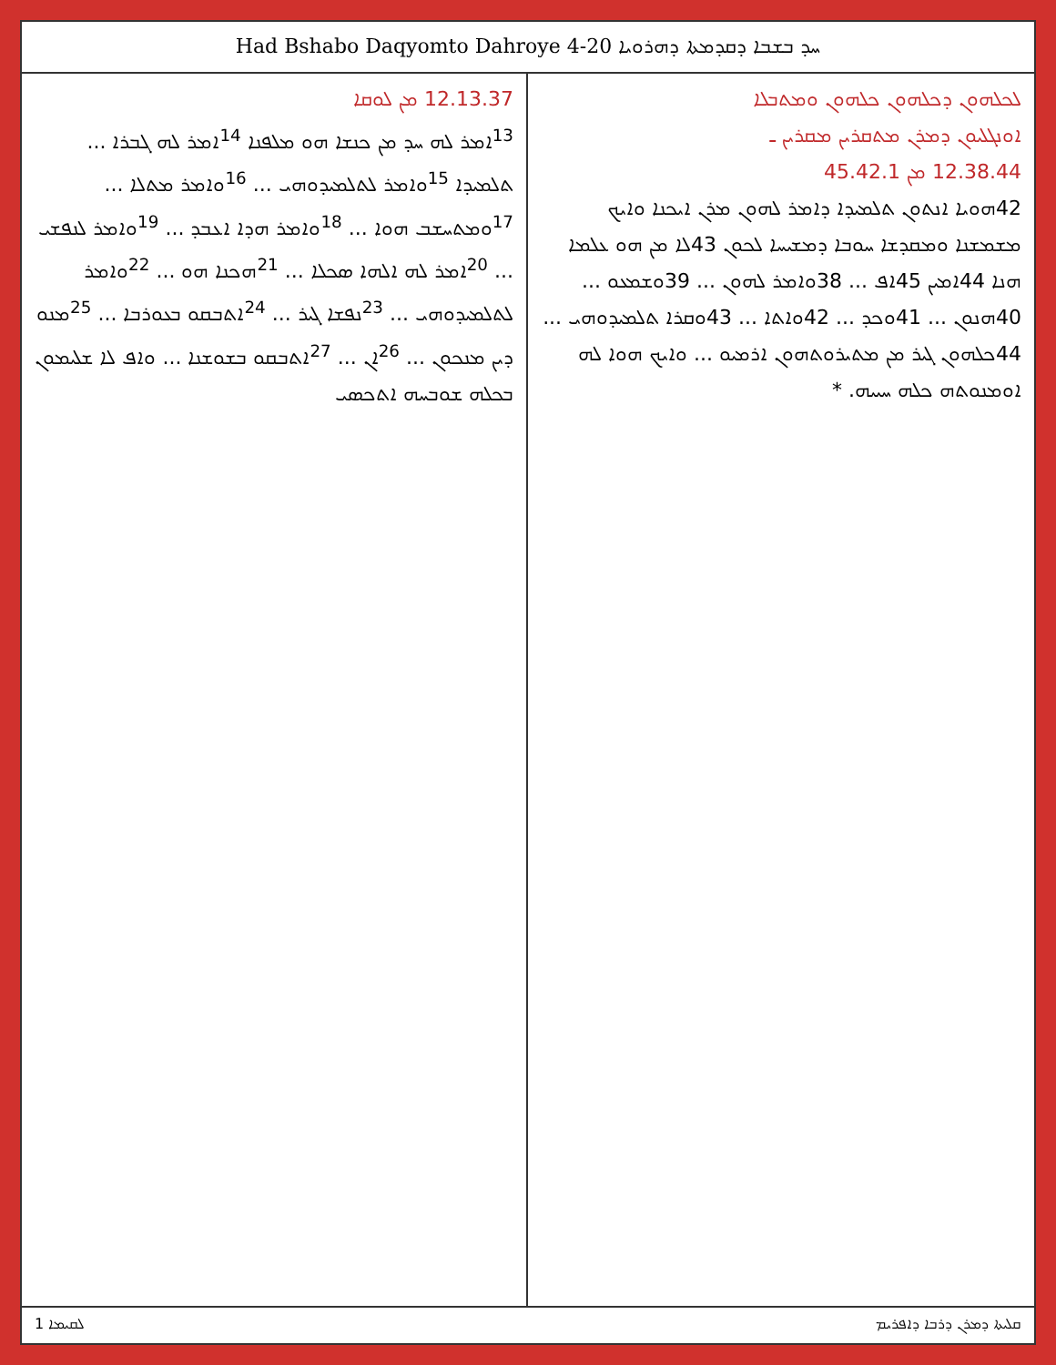Had Bshabo Daqyomto Dahroye 4-20 ܚܕ ܒܫܒܐ ܕܩܕܡܬܐ ܕܗܪܘܝܐ
ܠܟܠܗܘܢ ܕܟܠܗܘܢ ܟܠܗܘܢ ܘܡܬܒܠܐ
ܐܘܢܓܠܝܘܢ ܕܡܪܢ ܡܬܩܪܝܢ ܡܩܪܝܢ ـ
12.38.44 ܡܢ 45.42.1
42ܗܘܝܐ ܐܢܬܘܢ ܬܠܡܝܕܐ ܕܐܡܪ ܠܗܘܢ ܡܪܢ ܐܝܟܢܐ ܘܐܝܟ ܡܫܡܫܢܐ ܘܡܩܕܫܐ ܚܘܒܐ ܕܡܫܝܚܐ ܠܟܘܢ 43ܠܐ ܡܢ ܗܘ ܥܠܡܐ ܗܢܐ 44ܐܡܝܢ 45ܐܦ ... 38ܘܐܡܪ ܠܗܘܢ ... 39ܘܫܡܥܘ ... 40ܗܢܘܢ ... 41ܘܟܕ ... 42ܘܐܬܐ ... 43ܘܩܪܐ ܬܠܡܝܕܘܗܝ ... 44ܟܠܗܘܢ ܓܝܪ ܡܢ ܡܬܝܪܘܬܗܘܢ ܐܪܡܝܘ ... ܘܐܝܟ ܗܘܐ ܠܗ ܐܘܡܢܘܬܗ ܟܠܗ ܚܝܝܗ. *
12.13.37 ܡܢ ܠܘܩܐ
<sup>13</sup> ܐܡܪ ܠܗ ܚܕ ܡܢ ܟܢܫܐ ܗܘ ܡܠܦܢܐ <sup>14</sup>ܐܡܪ ܠܗ ܓܒܪܐ ... ܬܠܡܝܕܐ <sup>15</sup>ܘܐܡܪ ܠܬܠܡܝܕܘܗܝ ... <sup>16</sup>ܘܐܡܪ ܡܬܠܐ ... <sup>17</sup>ܘܡܬܚܫܒ ܗܘܐ ... <sup>18</sup>ܘܐܡܪ ܗܕܐ ܐܥܒܕ ... <sup>19</sup>ܘܐܡܪ ܠܢܦܫܝ ... <sup>20</sup>ܐܡܪ ܠܗ ܐܠܗܐ ܣܟܠܐ ... <sup>21</sup>ܗܟܢܐ ܗܘ ... <sup>22</sup>ܘܐܡܪ ܠܬܠܡܝܕܘܗܝ ... <sup>23</sup>ܢܦܫܐ ܓܝܪ ... <sup>24</sup>ܐܬܒܩܘ ܒܥܘܪܒܐ ... <sup>25</sup>ܡܢܘ ܕܝܢ ܡܢܟܘܢ ... <sup>26</sup>ܐܢ ... <sup>27</sup>ܐܬܒܩܘ ܒܫܘܫܢܐ ... ܘܐܦ ܠܐ ܫܠܝܡܘܢ ܒܟܠܗ ܫܘܒܚܗ ܐܬܟܣܝ
ܠܩܝܡܐ 1 ܩܠܝܬܐ ܕܡܪܢ ܕܪܒܐ ܕܐܦܪܝܡ